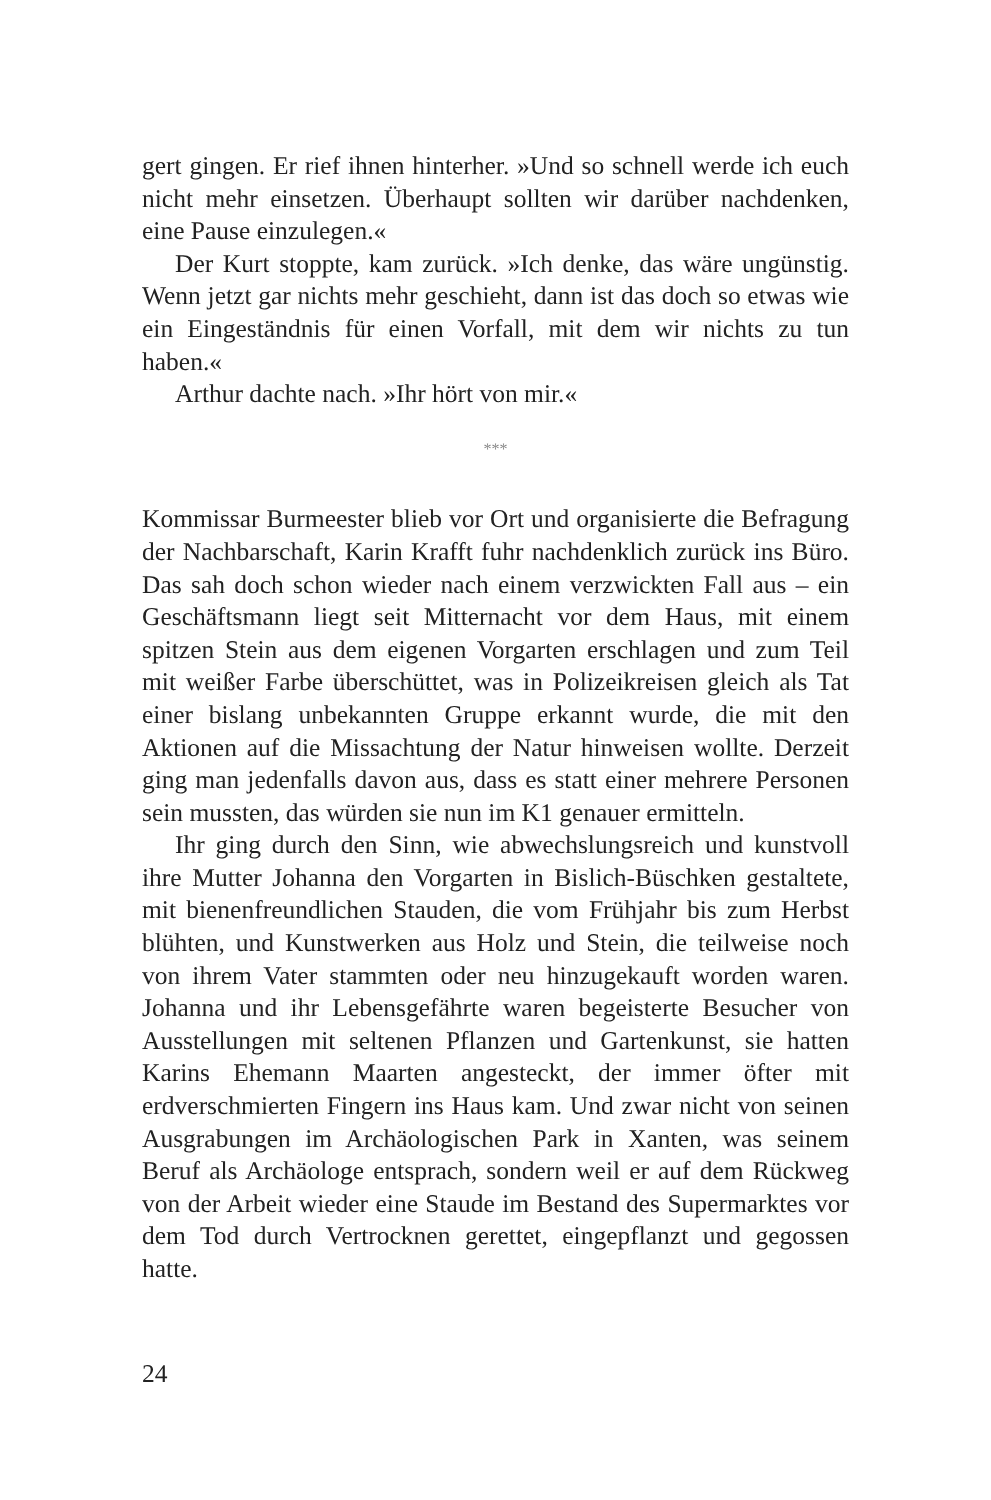gert gingen. Er rief ihnen hinterher. »Und so schnell werde ich euch nicht mehr einsetzen. Überhaupt sollten wir darüber nachdenken, eine Pause einzulegen.«
Der Kurt stoppte, kam zurück. »Ich denke, das wäre ungünstig. Wenn jetzt gar nichts mehr geschieht, dann ist das doch so etwas wie ein Eingeständnis für einen Vorfall, mit dem wir nichts zu tun haben.«
Arthur dachte nach. »Ihr hört von mir.«
***
Kommissar Burmeester blieb vor Ort und organisierte die Befragung der Nachbarschaft, Karin Krafft fuhr nachdenklich zurück ins Büro. Das sah doch schon wieder nach einem verzwickten Fall aus – ein Geschäftsmann liegt seit Mitternacht vor dem Haus, mit einem spitzen Stein aus dem eigenen Vorgarten erschlagen und zum Teil mit weißer Farbe überschüttet, was in Polizeikreisen gleich als Tat einer bislang unbekannten Gruppe erkannt wurde, die mit den Aktionen auf die Missachtung der Natur hinweisen wollte. Derzeit ging man jedenfalls davon aus, dass es statt einer mehrere Personen sein mussten, das würden sie nun im K1 genauer ermitteln.
Ihr ging durch den Sinn, wie abwechslungsreich und kunstvoll ihre Mutter Johanna den Vorgarten in Bislich-Büschken gestaltete, mit bienenfreundlichen Stauden, die vom Frühjahr bis zum Herbst blühten, und Kunstwerken aus Holz und Stein, die teilweise noch von ihrem Vater stammten oder neu hinzugekauft worden waren. Johanna und ihr Lebensgefährte waren begeisterte Besucher von Ausstellungen mit seltenen Pflanzen und Gartenkunst, sie hatten Karins Ehemann Maarten angesteckt, der immer öfter mit erdverschmierten Fingern ins Haus kam. Und zwar nicht von seinen Ausgrabungen im Archäologischen Park in Xanten, was seinem Beruf als Archäologe entsprach, sondern weil er auf dem Rückweg von der Arbeit wieder eine Staude im Bestand des Supermarktes vor dem Tod durch Vertrocknen gerettet, eingepflanzt und gegossen hatte.
24